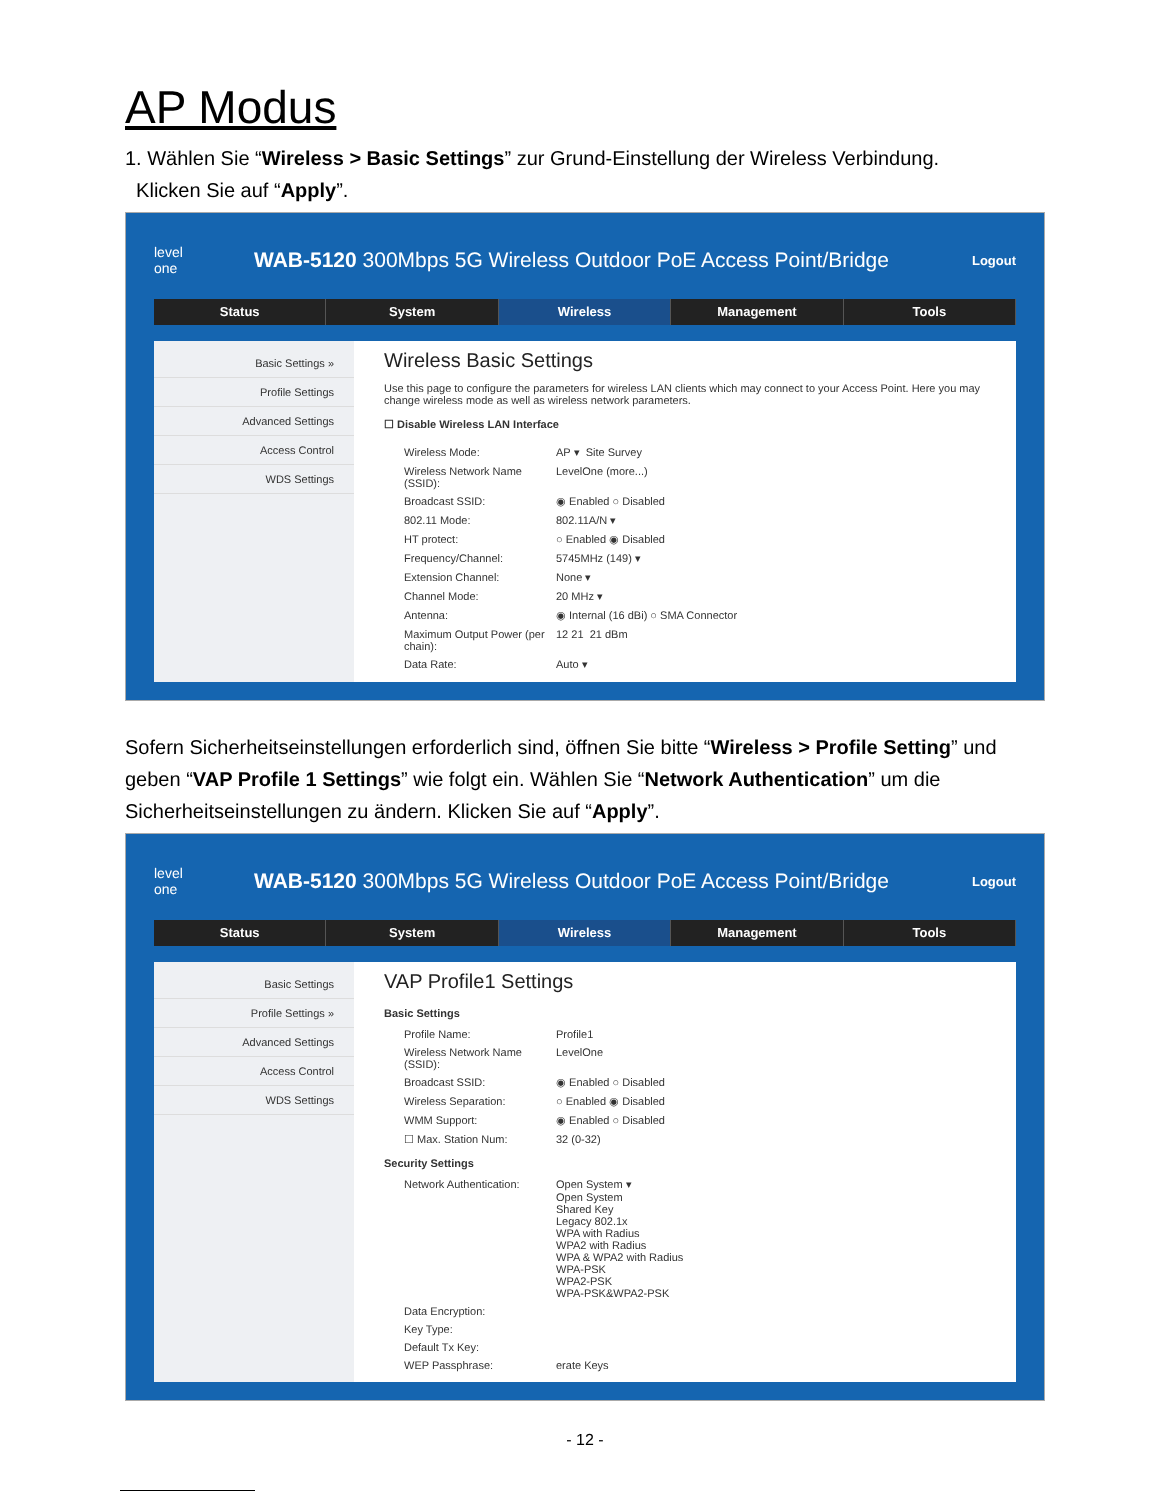AP Modus
1. Wählen Sie “Wireless > Basic Settings” zur Grund-Einstellung der Wireless Verbindung.
Klicken Sie auf “Apply”.
level
one
WAB-5120 300Mbps 5G Wireless Outdoor PoE Access Point/Bridge
Logout
Status System Wireless Management Tools
Basic Settings »
Profile Settings
Advanced Settings
Access Control
WDS Settings
Wireless Basic Settings
Use this page to configure the parameters for wireless LAN clients which may connect to your Access Point. Here you may change wireless mode as well as wireless network parameters.
☐ Disable Wireless LAN Interface
Wireless Mode: AP ▾ Site Survey
Wireless Network Name (SSID): LevelOne (more...)
Broadcast SSID: ◉ Enabled ○ Disabled
802.11 Mode: 802.11A/N ▾
HT protect: ○ Enabled ◉ Disabled
Frequency/Channel: 5745MHz (149) ▾
Extension Channel: None ▾
Channel Mode: 20 MHz ▾
Antenna: ◉ Internal (16 dBi) ○ SMA Connector
Maximum Output Power (per chain): 12 21 21 dBm
Data Rate: Auto ▾
Sofern Sicherheitseinstellungen erforderlich sind, öffnen Sie bitte “Wireless > Profile Setting” und geben “VAP Profile 1 Settings” wie folgt ein. Wählen Sie “Network Authentication” um die Sicherheitseinstellungen zu ändern. Klicken Sie auf “Apply”.
level
one
WAB-5120 300Mbps 5G Wireless Outdoor PoE Access Point/Bridge
Logout
Status System Wireless Management Tools
Basic Settings
Profile Settings »
Advanced Settings
Access Control
WDS Settings
VAP Profile1 Settings
Basic Settings
Profile Name: Profile1
Wireless Network Name (SSID): LevelOne
Broadcast SSID: ◉ Enabled ○ Disabled
Wireless Separation: ○ Enabled ◉ Disabled
WMM Support: ◉ Enabled ○ Disabled
☐ Max. Station Num: 32 (0-32)
Security Settings
Network Authentication: Open System ▾
Open System
Shared Key
Legacy 802.1x
WPA with Radius
WPA2 with Radius
WPA & WPA2 with Radius
WPA-PSK
WPA2-PSK
WPA-PSK&WPA2-PSK
Data Encryption:
Key Type:
Default Tx Key:
WEP Passphrase: erate Keys
- 12 -